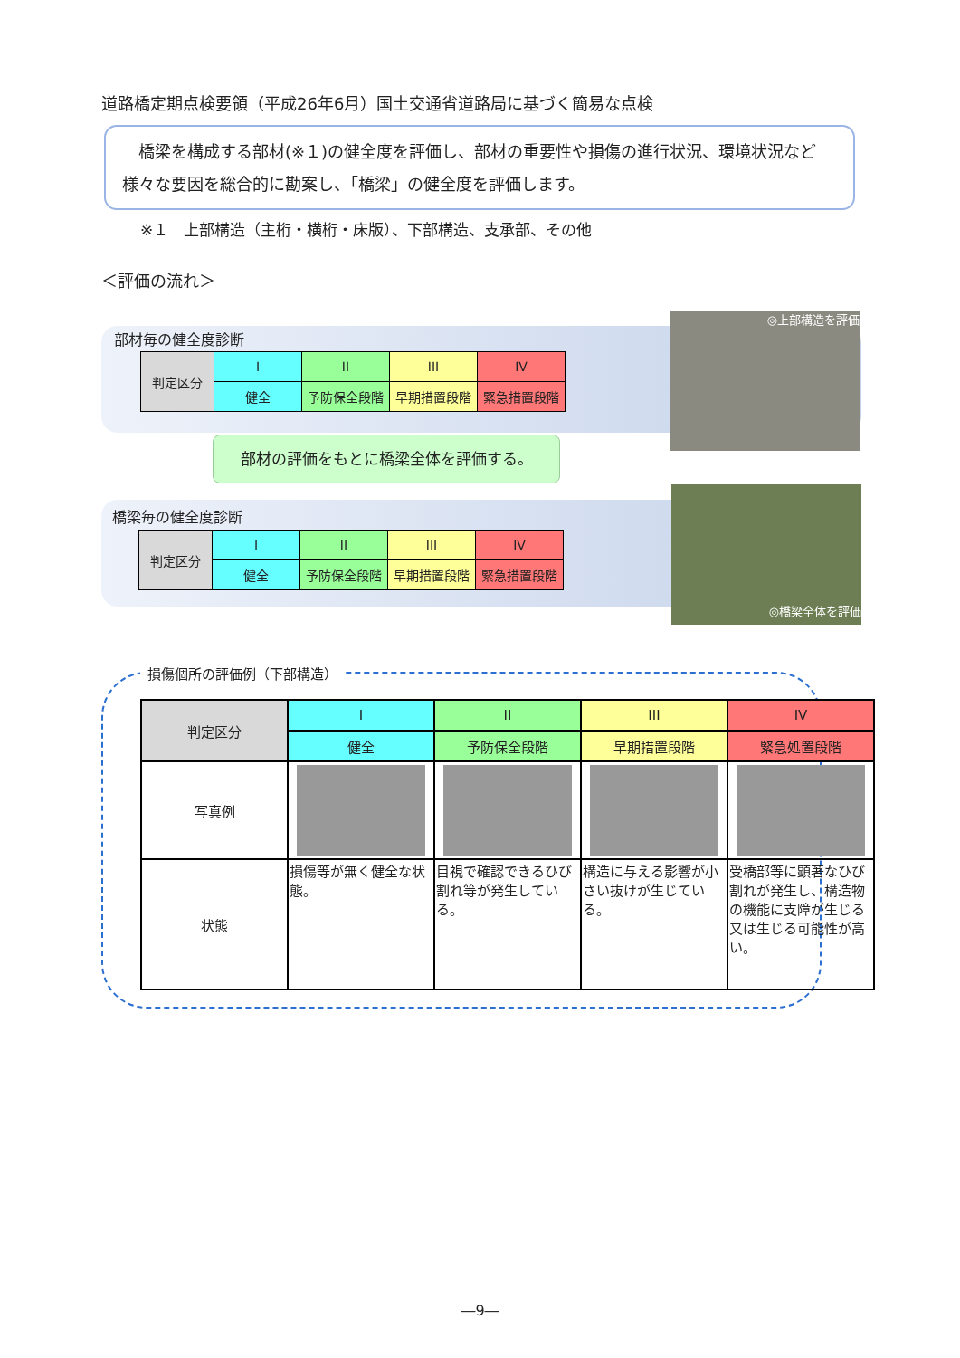道路橋定期点検要領（平成26年6月）国土交通省道路局に基づく簡易な点検
　橋梁を構成する部材(※１)の健全度を評価し、部材の重要性や損傷の進行状況、環境状況など様々な要因を総合的に勘案し、「橋梁」の健全度を評価します。
※１　上部構造（主桁・横桁・床版）、下部構造、支承部、その他
＜評価の流れ＞
部材毎の健全度診断
| 判定区分 | I | II | III | IV |
| | 健全 | 予防保全段階 | 早期措置段階 | 緊急措置段階 |
部材の評価をもとに橋梁全体を評価する。
橋梁毎の健全度診断
| 判定区分 | I | II | III | IV |
| | 健全 | 予防保全段階 | 早期措置段階 | 緊急措置段階 |
◎上部構造を評価
◎橋梁全体を評価
損傷個所の評価例（下部構造）
| 判定区分 | I | II | III | IV |
| | 健全 | 予防保全段階 | 早期措置段階 | 緊急処置段階 |
| 写真例 | | | | |
| 状態 | 損傷等が無く健全な状態。 | 目視で確認できるひび割れ等が発生している。 | 構造に与える影響が小さい抜けが生じている。 | 受橋部等に顕著なひび割れが発生し、構造物の機能に支障が生じる又は生じる可能性が高い。 |
―9―